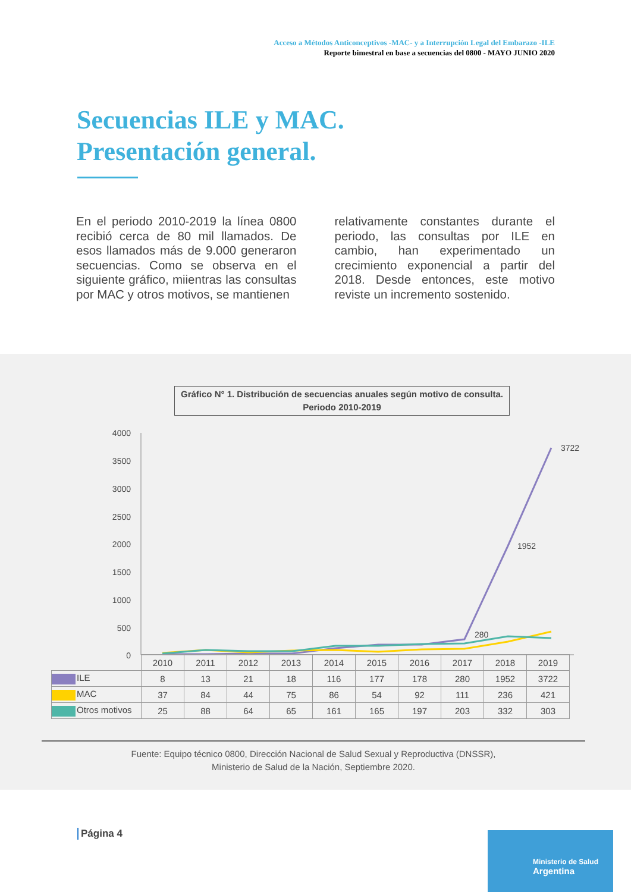Acceso a Métodos Anticonceptivos -MAC- y a Interrupción Legal del Embarazo -ILE
Reporte bimestral en base a secuencias del 0800 - MAYO JUNIO 2020
Secuencias ILE y MAC.
Presentación general.
En el periodo 2010-2019 la línea 0800 recibió cerca de 80 mil llamados. De esos llamados más de 9.000 generaron secuencias. Como se observa en el siguiente gráfico, miientras las consultas por MAC y otros motivos, se mantienen
relativamente constantes durante el periodo, las consultas por ILE en cambio, han experimentado un crecimiento exponencial a partir del 2018. Desde entonces, este motivo reviste un incremento sostenido.
Gráfico N° 1. Distribución de secuencias anuales según motivo de consulta.
Periodo 2010-2019
4000
3500
3000
2500
2000
1500
1000
500
0
3722
1952
280
| | 2010 | 2011 | 2012 | 2013 | 2014 | 2015 | 2016 | 2017 | 2018 | 2019 |
| ILE | 8 | 13 | 21 | 18 | 116 | 177 | 178 | 280 | 1952 | 3722 |
| MAC | 37 | 84 | 44 | 75 | 86 | 54 | 92 | 111 | 236 | 421 |
| Otros motivos | 25 | 88 | 64 | 65 | 161 | 165 | 197 | 203 | 332 | 303 |
Fuente: Equipo técnico 0800, Dirección Nacional de Salud Sexual y Reproductiva (DNSSR),
Ministerio de Salud de la Nación, Septiembre 2020.
Página 4
Ministerio de Salud
Argentina